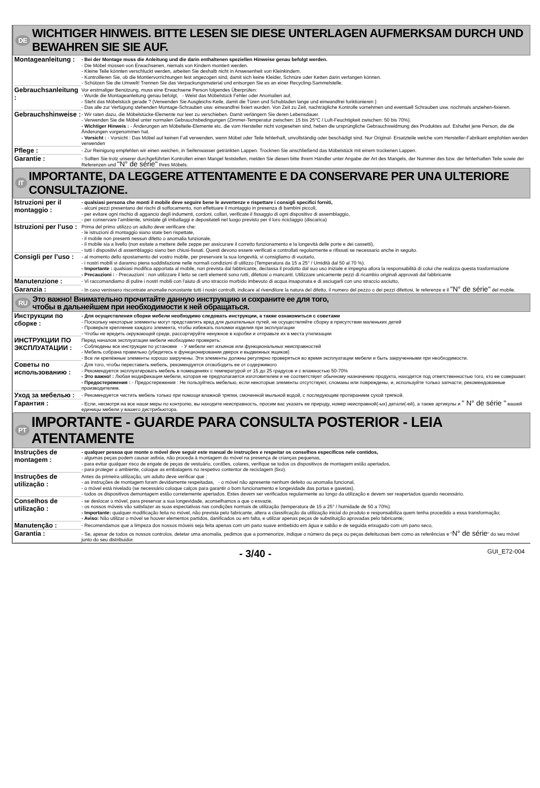DE WICHTIGER HINWEIS. BITTE LESEN SIE DIESE UNTERLAGEN AUFMERKSAM DURCH UND BEWAHREN SIE SIE AUF.
Montageanleitung :
- Bei der Montage muss die Anleitung und die darin enthaltenen speziellen Hinweise genau befolgt werden.
- Die Möbel müssen von Erwachsenen, niemals von Kindern montiert werden.
- Kleine Teile könnten verschluckt werden, arbeiten Sie deshalb nicht in Anwesenheit von Kleinkindern.
- Kontrollieren Sie, ob die Montiervorrichtungen fest angezogen sind, damit sich keine Kleider, Schnüre oder Ketten darin verfangen können.
- Schützen Sie die Umwelt! Trennen Sie das Verpackungsmaterial und entsorgen Sie es an einer Recycling-Sammelstelle.
Gebrauchsanleitung :
Vor erstmaliger Benützung, muss eine Erwachsene Person folgendes Überprüfen:
- Wurde die Montageanleitung genau befolgt, - Weist das Möbelstück Fehler oder Anomalien auf,
- Steht das Möbelstück gerade ? (Verwenden Sie Ausgleichs-Keile, damit die Türen und Schubladen lange und einwandfrei funktionieren )
- Das alle zur Verfügung stehenden Montage-Schrauben usw. einwandfrei fixiert wurden. Von Zeit zu Zeit, nachträgliche Kontrolle vornehmen und eventuell Schrauben usw. nochmals anziehen-fixieren.
Gebrauchshinweise :
- Wir raten dazu, die Möbelstücke-Elemente nur leer zu verschieben. Damit verlängern Sie deren Lebensdauer.
- Verwenden Sie die Möbel unter normalen Gebrauchsbedingungen (Zimmer-Temperatur zwischen: 15 bis 25°C / Luft-Feuchtigkeit zwischen: 50 bis 70%).
- Wichtiger Hinweis : - Änderungen am Möbelteile-Elemente etc. die vom Hersteller nicht vorgesehen sind, heben die ursprüngliche Gebrauchswidmung des Produktes auf. Eshaftet jene Person, die die Änderungen vorgenommen hat.
- Vorsicht : - Vorsicht : Das Möbel auf keinen Fall verwenden, wenn Möbel oder Teile fehlerhaft, unvollständig oder beschädigt sind. Nur Original- Ersatzteile welche vom Hersteller-Fabrikant empfohlen werden verwenden
Pflege :
- Zur Reinigung empfehlen wir einen weichen, in Seifenwasser getränkten Lappen. Trocknen Sie anschließend das Möbelstück mit einem trockenen Lappen.
Garantie :
- Sollten Sie trotz unserer durchgeführten Kontrollen einen Mangel feststellen, melden Sie diesen bitte Ihrem Händler unter Angabe der Art des Mangels, der Nummer des bzw. der fehlerhaften Teile sowie der Referenzen und "N° de série" Ihres Möbels.
IT IMPORTANTE, DA LEGGERE ATTENTAMENTE E DA CONSERVARE PER UNA ULTERIORE CONSULTAZIONE.
Istruzioni per il montaggio :
- qualsiasi persona che monti il mobile deve seguire bene le avvertenze e rispettare i consigli specifici forniti,
- alcuni pezzi presentano dei rischi di soffocamento, non effettuare il montaggio in presenza di bambini piccoli,
- per evitare ogni rischio di aggancio degli indumenti, cordoni, collari, verificate il fissaggio di ogni dispositivo di assemblaggio,
- per conservare l’ambiente, smistate gli imballaggi e depositateli nel luogo previsto per il loro riciclaggio (discarica)
Istruzioni per l’uso :
Prima del primo utilizzo un adulto deve verificare che:
- le istruzioni di montaggio siano state ben rispettate,
- il mobile non presenti nessun difetto o anomalia funzionale,
- il mobile sia a livello (non esitate a mettere delle zeppe per assicurare il corretto funzionamento e la longevità delle porte e dei cassetti),
- tutti i dispositivi di assemblaggio siano ben chiusi-fissati. Questi devono essere verificati e controllati regolarmente e rifissati se necessario anche in seguito.
Consigli per l’uso :
- al momento dello spostamento del vostro mobile, per preservare la sua longevità, vi consigliamo di vuotarlo,
- i nostri mobili vi daranno piena soddisfazione nelle normali condizioni di utilizzo (Temperatura da 15 a 25° / Umidità dal 50 al 70 %).
- Importante : qualsiasi modifica apportata al mobile, non prevista dal fabbricante, declassa il prodotto dal suo uso iniziale e impegna allora la responsabilità di colui che realizza questa trasformazione
- Precauzioni : - Precauzioni : non utilizzare il letto se certi elementi sono rotti, difettosi o mancanti. Utilizzare unicamente pezzi di ricambio originali approvati dal fabbricante
Manutenzione :
- Vi raccomandiamo di pulire i nostri mobili con l’aiuto di uno straccio morbido imbevuto di acqua insaponata e di asciugarli con uno straccio asciutto,
Garanzia :
- In caso venissero riscontrate anomalie nonostante tutti i nostri controlli, indicare al rivenditore la natura del difetto, il numero del pezzo o dei pezzi difettosi, le referenze e il "N° de série" del mobile.
RU Это важно! Внимательно прочитайте данную инструкцию и сохраните ее для того,
чтобы в дальнейшем при необходимости к ней обращаться.
Инструкции по сборке :
- Для осуществления сборки мебели необходимо следовать инструкции, а также ознакомиться с советами
- Поскольку некоторые элементы могут представлять вред для дыхательных путей, не осуществляйте сборку в присутствии маленьких детей
- Проверьте крепление каждого элемента, чтобы избежать поломки изделия при эксплуатации
- Чтобы не вредить окружающей среде, рассортируйте ненужное в коробки и отправьте их в места утилизации
ИНСТРУКЦИИ ПО ЭКСПЛУАТАЦИИ :
Перед началом эксплуатации мебели необходимо проверить:
- Соблюдены все инструкции по установке - У мебели нет изъянов или функциональных неисправностей
- Мебель собрана правильно (убедитесь в функционировании дверок и выдвижных ящиков)
- Все ли крепёжные элементы хорошо закручены. Эти элементы должны регулярно проверяться во время эксплуатации мебели и быть закрученными при необходимости.
Советы по использованию :
- Для того, чтобы переставить мебель, рекомендуется отсвободить ее от содержимого
- Рекомендуется эксплуатировать мебель в помещениях с температурой от 15 до 25 градусов и с влажностью 50-70%
- Это важно! : Любая модификация мебели, которая не предполагается изготовителем и не соответствует обычному назначению продукта, находится под ответственностью того, кто ее совершает.
- Предостережения : - Предостережения : Не пользуйтесь мебелью, если некоторые элементы отсутствуют, сломаны или повреждены, и, используйте только запчасти, рекомендованные производителем.
Уход за мебелью :
- Рекомендуется чистить мебель только при помощи влажной тряпки, смоченной мыльной водой, с последующим протиранием сухой тряпкой.
Гарантия :
- Если, несмотря на все наши меры по контролю, вы находите неисправность, просим вас указать ее природу, номер неисправной(-ых) детали(-ей), а также артикулы и " N° de série " вашей единицы мебели у вашего дистрибьютора.
PT IMPORTANTE - GUARDE PARA CONSULTA POSTERIOR - LEIA ATENTAMENTE
Instruções de montagem :
- qualquer pessoa que monte o móvel deve seguir este manual de instruções e respeitar os conselhos específicos nele contidos,
- algumas peças podem causar asfixia, não proceda à montagem do móvel na presença de crianças pequenas,
- para evitar qualquer risco de engate de peças de vestuário, cordões, colares, verifique se todos os dispositivos de montagem estão apertados,
- para proteger o ambiente, coloque as embalagens no respetivo contentor de reciclagem (lixo).
Instruções de utilização :
Antes da primeira utilização, um adulto deve verificar que :
- as instruções de montagem foram devidamente respeitadas, - o móvel não apresente nenhum defeito ou anomalia funcional,
- o móvel está nivelado (se necessário coloque calços para garantir o bom funcionamento e longevidade das portas e gavetas),
- todos os dispositivos demontagem estão corretemente apertados. Estes devem ser verificados regularmente ao longo da utilização e devem ser reapertados quando necessário.
Conselhos de utilização :
- se deslocar o móvel, para preservar a sua longevidade, aconselhamos a que o esvazie,
- os nossos móveis vão satisfazer as suas espectativas nas condições normais de utilização (temperatura de 15 a 25° / humidade de 50 a 70%).
- Importante: qualquer modificação feita no móvel, não prevista pelo fabricante, altera a classificação da utilização inicial do produto e responsabiliza quem tenha procedido a essa transformação;
- Aviso: Não utilizar o móvel se houver elementos partidos, danificados ou em falta, e utilizar apenas peças de substituição aprovadas pelo fabricante;
Manutenção :
- Recomendamos que a limpeza dos nossos móveis seja feita apenas com um pano suave embebido em água e sabão e de seguida enxugado com um pano seco,
Garantia :
- Se, apesar de todos os nossos controlos, detetar uma anomalia, pedimos que a pormenorize, indique o número da peça ou peças defeituosas bem como as referências e "N° de série" do seu móvel junto do seu distribuidor.
- 3/40 - GUI_E72-004